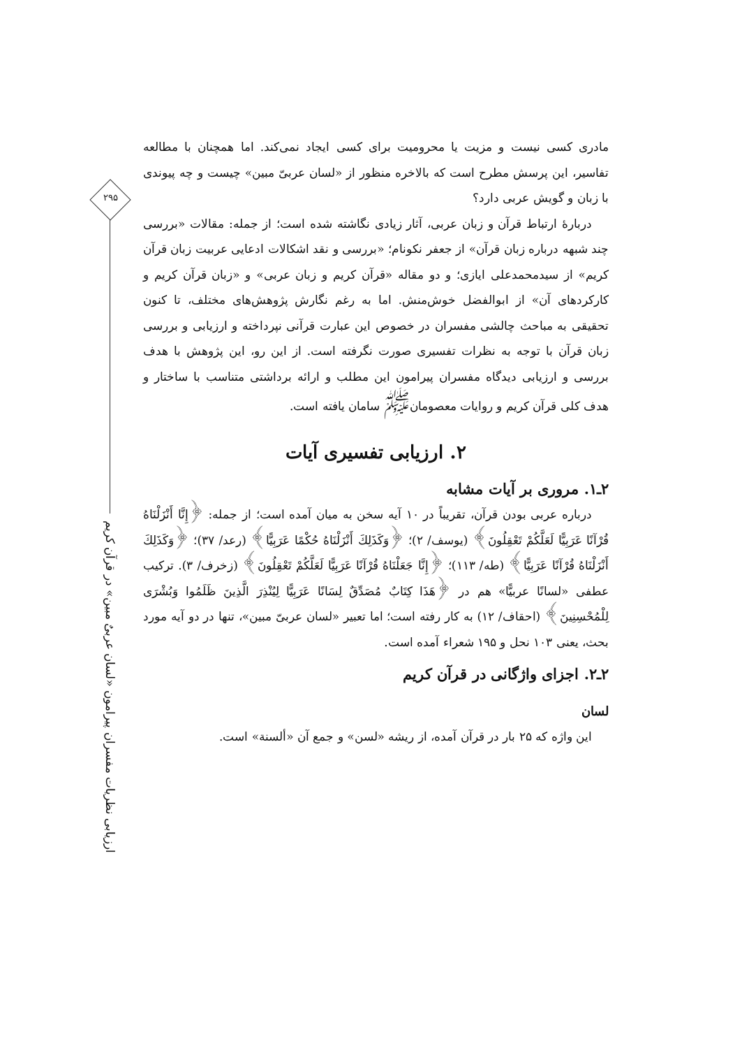مادری کسی نیست و مزیت یا محرومیت برای کسی ایجاد نمی‌کند. اما همچنان با مطالعه تفاسیر، این پرسش مطرح است که بالاخره منظور از «لسان عربیّ مبین» چیست و چه پیوندی با زبان و گویش عربی دارد؟
دربارهٔ ارتباط قرآن و زبان عربی، آثار زیادی نگاشته شده است؛ از جمله: مقالات «بررسی چند شبهه درباره زبان قرآن» از جعفر نکونام؛ «بررسی و نقد اشکالات ادعایی عربیت زبان قرآن کریم» از سیدمحمدعلی ایازی؛ و دو مقاله «قرآن کریم و زبان عربی» و «زبان قرآن کریم و کارکردهای آن» از ابوالفضل خوش‌منش. اما به رغم نگارش پژوهش‌های مختلف، تا کنون تحقیقی به مباحث چالشی مفسران در خصوص این عبارت قرآنی نپرداخته و ارزیابی و بررسی زبان قرآن با توجه به نظرات تفسیری صورت نگرفته است. از این رو، این پژوهش با هدف بررسی و ارزیابی دیدگاه مفسران پیرامون این مطلب و ارائه برداشتی متناسب با ساختار و هدف کلی قرآن کریم و روایات معصومان<sup>ﷺ</sup> سامان یافته است.
۲. ارزیابی تفسیری آیات
۲ـ۱. مروری بر آیات مشابه
درباره عربی بودن قرآن، تقریباً در ۱۰ آیه سخن به میان آمده است؛ از جمله: ﴿إِنَّا أَنْزَلْنَاهُ قُرْآنًا عَرَبِيًّا لَعَلَّكُمْ تَعْقِلُونَ﴾ (یوسف/ ۲)؛ ﴿وَكَذَلِكَ أَنْزَلْنَاهُ حُكْمًا عَرَبِيًّا﴾ (رعد/ ۳۷)؛ ﴿وَكَذَلِكَ أَنْزَلْنَاهُ قُرْآنًا عَرَبِيًّا﴾ (طه/ ۱۱۳)؛ ﴿إِنَّا جَعَلْنَاهُ قُرْآنًا عَرَبِيًّا لَعَلَّكُمْ تَعْقِلُونَ﴾ (زخرف/ ۳). ترکیب عطفی «لسانًا عربیًّا» هم در ﴿هَذَا كِتَابٌ مُصَدِّقٌ لِسَانًا عَرَبِيًّا لِيُنْذِرَ الَّذِينَ ظَلَمُوا وَبُشْرَى لِلْمُحْسِنِينَ﴾ (احقاف/ ۱۲) به کار رفته است؛ اما تعبیر «لسان عربیّ مبین»، تنها در دو آیه مورد بحث، یعنی ۱۰۳ نحل و ۱۹۵ شعراء آمده است.
۲ـ۲. اجزای واژگانی در قرآن کریم
لسان
این واژه که ۲۵ بار در قرآن آمده، از ریشه «لسن» و جمع آن «ألسنة» است.
۲۹۵
ارزیابی نظریات مفسران پیرامون «لسان عربیٌ مبین» در قرآن کریم